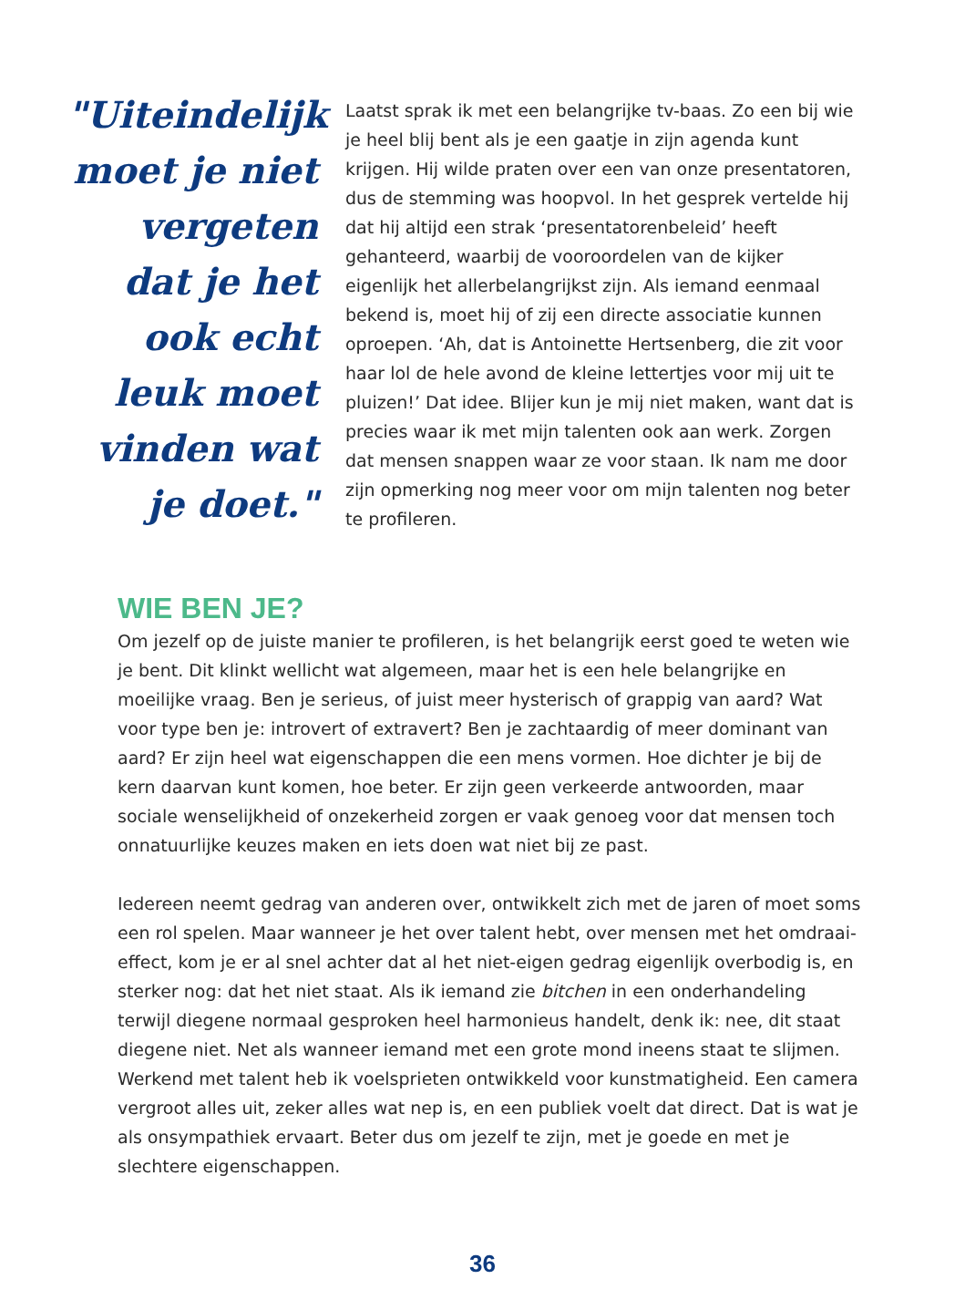"Uiteindelijk moet je niet vergeten dat je het ook echt leuk moet vinden wat je doet."
Laatst sprak ik met een belangrijke tv-baas. Zo een bij wie je heel blij bent als je een gaatje in zijn agenda kunt krijgen. Hij wilde praten over een van onze presentatoren, dus de stemming was hoopvol. In het gesprek vertelde hij dat hij altijd een strak ‘presenta­torenbeleid’ heeft gehanteerd, waarbij de vooroordelen van de kijker eigenlijk het allerbelangrijkst zijn. Als iemand eenmaal bekend is, moet hij of zij een directe associatie kunnen oproepen. ‘Ah, dat is Antoinette Hertsenberg, die zit voor haar lol de hele avond de kleine lettertjes voor mij uit te pluizen!’ Dat idee. Blijer kun je mij niet maken, want dat is precies waar ik met mijn talenten ook aan werk. Zorgen dat mensen snappen waar ze voor staan. Ik nam me door zijn opmerking nog meer voor om mijn talenten nog beter te profileren.
WIE BEN JE?
Om jezelf op de juiste manier te profileren, is het belangrijk eerst goed te weten wie je bent. Dit klinkt wellicht wat algemeen, maar het is een hele belangrijke en moeilijke vraag. Ben je serieus, of juist meer hysterisch of grappig van aard? Wat voor type ben je: introvert of extravert? Ben je zachtaardig of meer dominant van aard? Er zijn heel wat eigenschappen die een mens vormen. Hoe dichter je bij de kern daarvan kunt komen, hoe beter. Er zijn geen verkeerde antwoorden, maar sociale wenselijkheid of onzekerheid zorgen er vaak genoeg voor dat mensen toch onnatuurlijke keuzes maken en iets doen wat niet bij ze past.
Iedereen neemt gedrag van anderen over, ontwikkelt zich met de jaren of moet soms een rol spelen. Maar wanneer je het over talent hebt, over mensen met het omdraai­effect, kom je er al snel achter dat al het niet-eigen gedrag eigenlijk overbodig is, en sterker nog: dat het niet staat. Als ik iemand zie bitchen in een onderhandeling terwijl diegene normaal gesproken heel harmonieus handelt, denk ik: nee, dit staat diegene niet. Net als wanneer iemand met een grote mond ineens staat te slijmen. Werkend met talent heb ik voelsprieten ontwikkeld voor kunstmatigheid. Een camera vergroot alles uit, zeker alles wat nep is, en een publiek voelt dat direct. Dat is wat je als onsympathiek ervaart. Beter dus om jezelf te zijn, met je goede en met je slechtere eigenschappen.
36